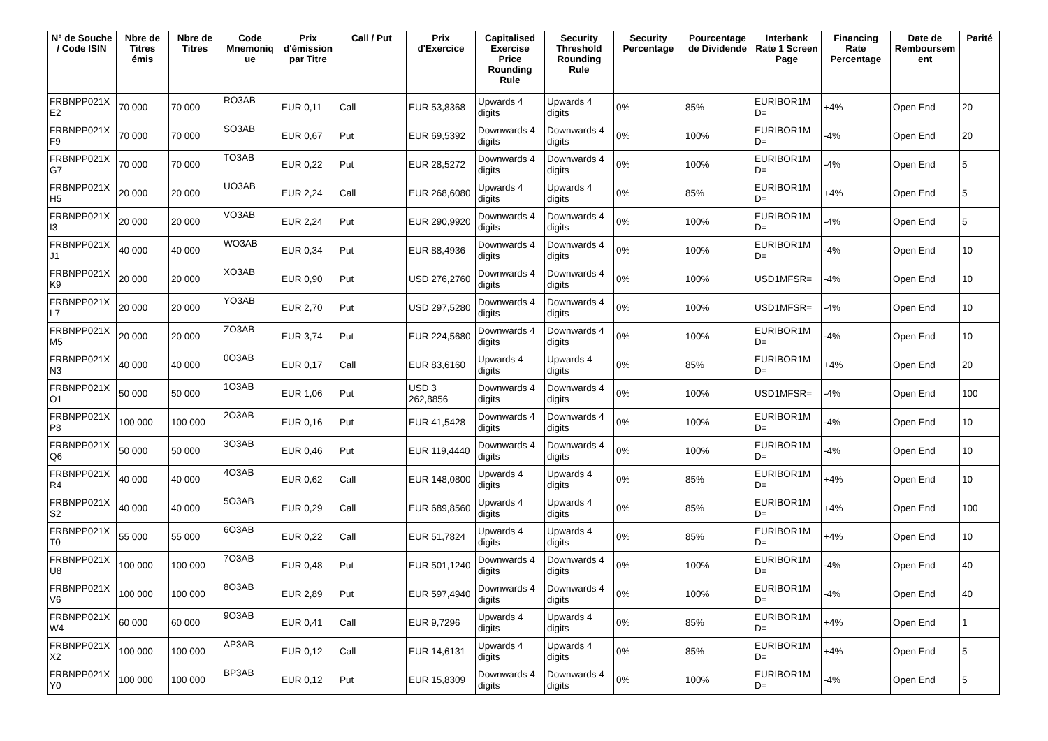| N° de Souche / Code ISIN | Nbre de Titres émis | Nbre de Titres | Code Mnemoniq ue | Prix d'émission par Titre | Call / Put | Prix d'Exercice | Capitalised Exercise Price Rounding Rule | Security Threshold Rounding Rule | Security Percentage | Pourcentage de Dividende | Interbank Rate 1 Screen Page | Financing Rate Percentage | Date de Remboursem ent | Parité |
| --- | --- | --- | --- | --- | --- | --- | --- | --- | --- | --- | --- | --- | --- | --- |
| FRBNPP021X E2 | 70 000 | 70 000 | RO3AB | EUR 0,11 | Call | EUR 53,8368 | Upwards 4 digits | Upwards 4 digits | 0% | 85% | EURIBOR1M D= | +4% | Open End | 20 |
| FRBNPP021X F9 | 70 000 | 70 000 | SO3AB | EUR 0,67 | Put | EUR 69,5392 | Downwards 4 digits | Downwards 4 digits | 0% | 100% | EURIBOR1M D= | -4% | Open End | 20 |
| FRBNPP021X G7 | 70 000 | 70 000 | TO3AB | EUR 0,22 | Put | EUR 28,5272 | Downwards 4 digits | Downwards 4 digits | 0% | 100% | EURIBOR1M D= | -4% | Open End | 5 |
| FRBNPP021X H5 | 20 000 | 20 000 | UO3AB | EUR 2,24 | Call | EUR 268,6080 | Upwards 4 digits | Upwards 4 digits | 0% | 85% | EURIBOR1M D= | +4% | Open End | 5 |
| FRBNPP021X I3 | 20 000 | 20 000 | VO3AB | EUR 2,24 | Put | EUR 290,9920 | Downwards 4 digits | Downwards 4 digits | 0% | 100% | EURIBOR1M D= | -4% | Open End | 5 |
| FRBNPP021X J1 | 40 000 | 40 000 | WO3AB | EUR 0,34 | Put | EUR 88,4936 | Downwards 4 digits | Downwards 4 digits | 0% | 100% | EURIBOR1M D= | -4% | Open End | 10 |
| FRBNPP021X K9 | 20 000 | 20 000 | XO3AB | EUR 0,90 | Put | USD 276,2760 | Downwards 4 digits | Downwards 4 digits | 0% | 100% | USD1MFSR= | -4% | Open End | 10 |
| FRBNPP021X L7 | 20 000 | 20 000 | YO3AB | EUR 2,70 | Put | USD 297,5280 | Downwards 4 digits | Downwards 4 digits | 0% | 100% | USD1MFSR= | -4% | Open End | 10 |
| FRBNPP021X M5 | 20 000 | 20 000 | ZO3AB | EUR 3,74 | Put | EUR 224,5680 | Downwards 4 digits | Downwards 4 digits | 0% | 100% | EURIBOR1M D= | -4% | Open End | 10 |
| FRBNPP021X N3 | 40 000 | 40 000 | 0O3AB | EUR 0,17 | Call | EUR 83,6160 | Upwards 4 digits | Upwards 4 digits | 0% | 85% | EURIBOR1M D= | +4% | Open End | 20 |
| FRBNPP021X O1 | 50 000 | 50 000 | 1O3AB | EUR 1,06 | Put | USD 3 262,8856 | Downwards 4 digits | Downwards 4 digits | 0% | 100% | USD1MFSR= | -4% | Open End | 100 |
| FRBNPP021X P8 | 100 000 | 100 000 | 2O3AB | EUR 0,16 | Put | EUR 41,5428 | Downwards 4 digits | Downwards 4 digits | 0% | 100% | EURIBOR1M D= | -4% | Open End | 10 |
| FRBNPP021X Q6 | 50 000 | 50 000 | 3O3AB | EUR 0,46 | Put | EUR 119,4440 | Downwards 4 digits | Downwards 4 digits | 0% | 100% | EURIBOR1M D= | -4% | Open End | 10 |
| FRBNPP021X R4 | 40 000 | 40 000 | 4O3AB | EUR 0,62 | Call | EUR 148,0800 | Upwards 4 digits | Upwards 4 digits | 0% | 85% | EURIBOR1M D= | +4% | Open End | 10 |
| FRBNPP021X S2 | 40 000 | 40 000 | 5O3AB | EUR 0,29 | Call | EUR 689,8560 | Upwards 4 digits | Upwards 4 digits | 0% | 85% | EURIBOR1M D= | +4% | Open End | 100 |
| FRBNPP021X T0 | 55 000 | 55 000 | 6O3AB | EUR 0,22 | Call | EUR 51,7824 | Upwards 4 digits | Upwards 4 digits | 0% | 85% | EURIBOR1M D= | +4% | Open End | 10 |
| FRBNPP021X U8 | 100 000 | 100 000 | 7O3AB | EUR 0,48 | Put | EUR 501,1240 | Downwards 4 digits | Downwards 4 digits | 0% | 100% | EURIBOR1M D= | -4% | Open End | 40 |
| FRBNPP021X V6 | 100 000 | 100 000 | 8O3AB | EUR 2,89 | Put | EUR 597,4940 | Downwards 4 digits | Downwards 4 digits | 0% | 100% | EURIBOR1M D= | -4% | Open End | 40 |
| FRBNPP021X W4 | 60 000 | 60 000 | 9O3AB | EUR 0,41 | Call | EUR 9,7296 | Upwards 4 digits | Upwards 4 digits | 0% | 85% | EURIBOR1M D= | +4% | Open End | 1 |
| FRBNPP021X X2 | 100 000 | 100 000 | AP3AB | EUR 0,12 | Call | EUR 14,6131 | Upwards 4 digits | Upwards 4 digits | 0% | 85% | EURIBOR1M D= | +4% | Open End | 5 |
| FRBNPP021X Y0 | 100 000 | 100 000 | BP3AB | EUR 0,12 | Put | EUR 15,8309 | Downwards 4 digits | Downwards 4 digits | 0% | 100% | EURIBOR1M D= | -4% | Open End | 5 |